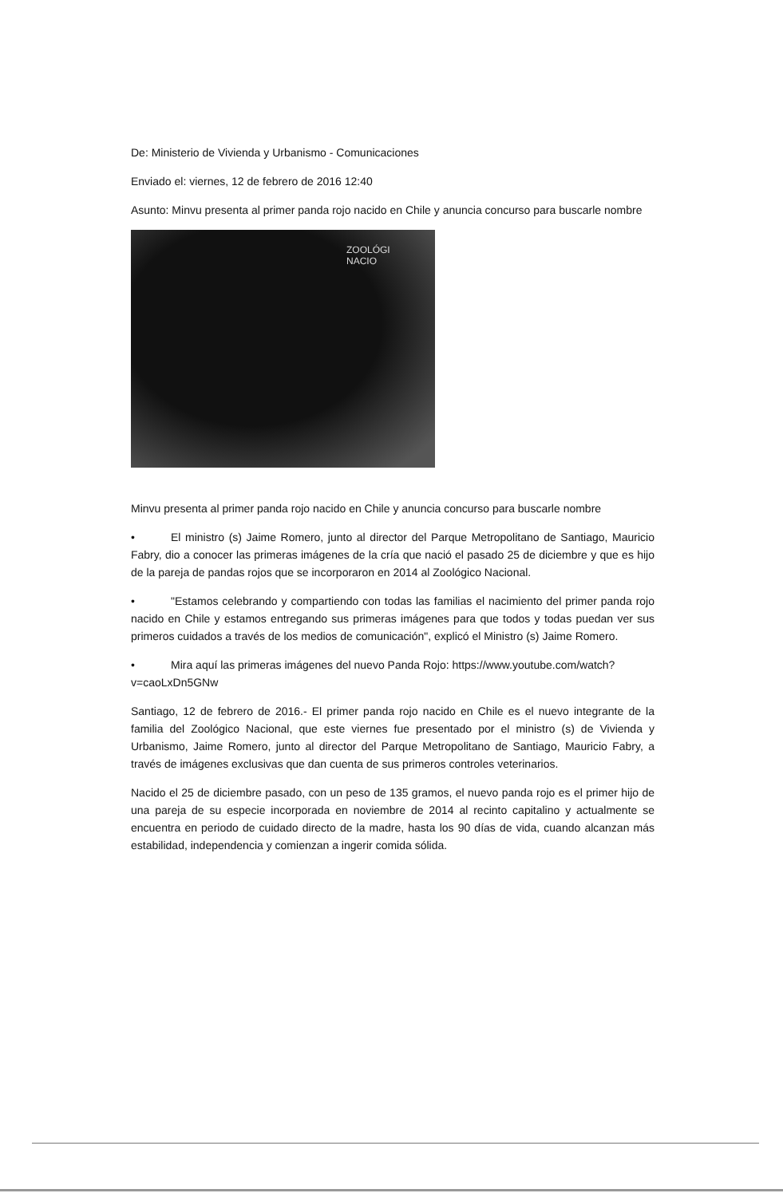De: Ministerio de Vivienda y Urbanismo - Comunicaciones
Enviado el: viernes, 12 de febrero de 2016 12:40
Asunto: Minvu presenta al primer panda rojo nacido en Chile y anuncia concurso para buscarle nombre
ZOOLÓGI
NACIO
Minvu presenta al primer panda rojo nacido en Chile y anuncia concurso para buscarle nombre
• El ministro (s) Jaime Romero, junto al director del Parque Metropolitano de Santiago, Mauricio Fabry, dio a conocer las primeras imágenes de la cría que nació el pasado 25 de diciembre y que es hijo de la pareja de pandas rojos que se incorporaron en 2014 al Zoológico Nacional.
• "Estamos celebrando y compartiendo con todas las familias el nacimiento del primer panda rojo nacido en Chile y estamos entregando sus primeras imágenes para que todos y todas puedan ver sus primeros cuidados a través de los medios de comunicación", explicó el Ministro (s) Jaime Romero.
• Mira aquí las primeras imágenes del nuevo Panda Rojo: https://www.youtube.com/watch?v=caoLxDn5GNw
Santiago, 12 de febrero de 2016.- El primer panda rojo nacido en Chile es el nuevo integrante de la familia del Zoológico Nacional, que este viernes fue presentado por el ministro (s) de Vivienda y Urbanismo, Jaime Romero, junto al director del Parque Metropolitano de Santiago, Mauricio Fabry, a través de imágenes exclusivas que dan cuenta de sus primeros controles veterinarios.
Nacido el 25 de diciembre pasado, con un peso de 135 gramos, el nuevo panda rojo es el primer hijo de una pareja de su especie incorporada en noviembre de 2014 al recinto capitalino y actualmente se encuentra en periodo de cuidado directo de la madre, hasta los 90 días de vida, cuando alcanzan más estabilidad, independencia y comienzan a ingerir comida sólida.